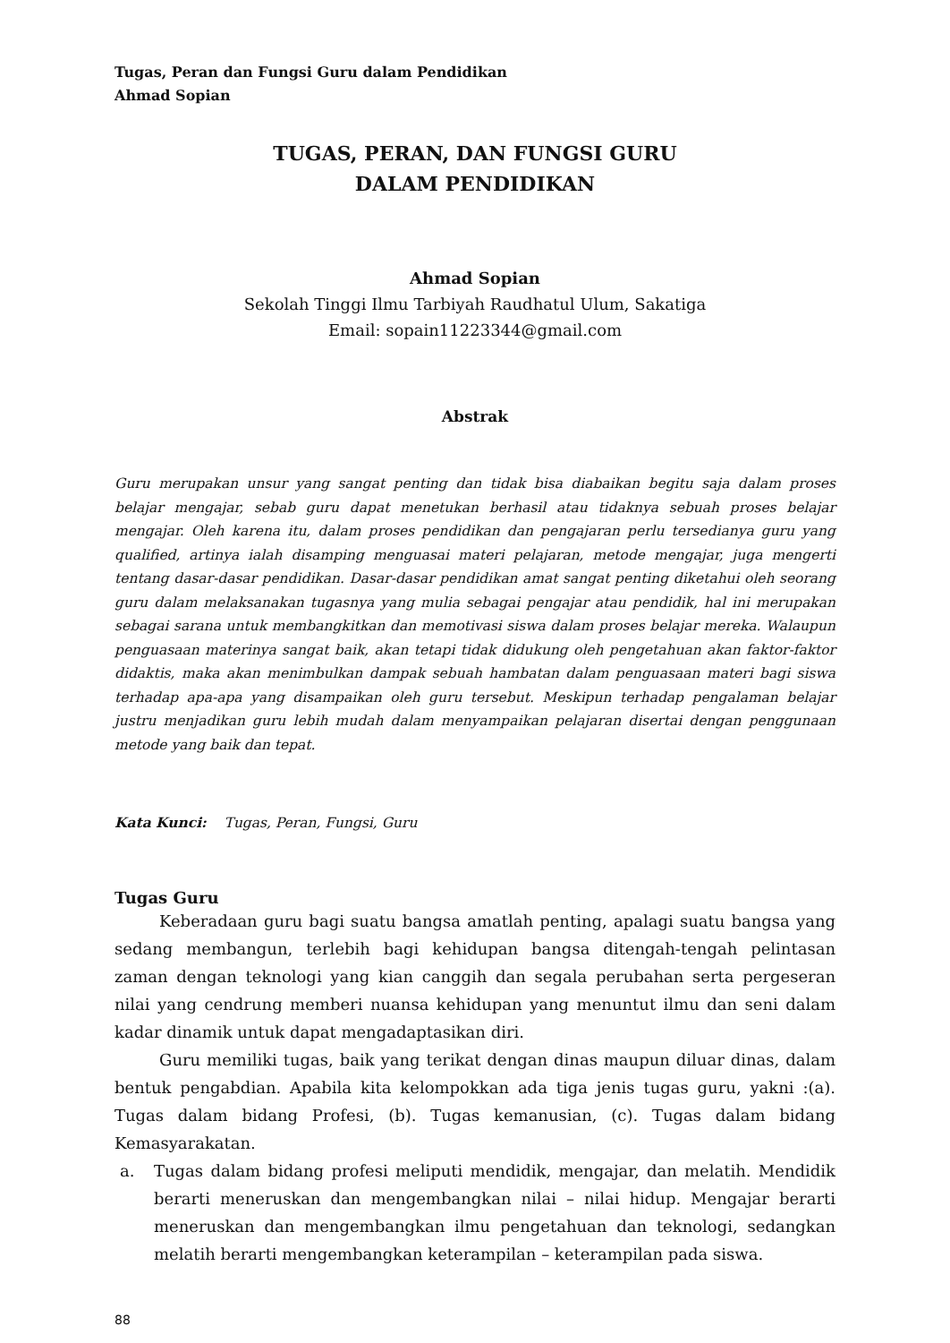Tugas, Peran dan Fungsi Guru dalam Pendidikan
Ahmad Sopian
TUGAS, PERAN, DAN FUNGSI GURU
DALAM PENDIDIKAN
Ahmad Sopian
Sekolah Tinggi Ilmu Tarbiyah Raudhatul Ulum, Sakatiga
Email: sopain11223344@gmail.com
Abstrak
Guru merupakan unsur yang sangat penting dan tidak bisa diabaikan begitu saja dalam proses belajar mengajar, sebab guru dapat menetukan berhasil atau tidaknya sebuah proses belajar mengajar. Oleh karena itu, dalam proses pendidikan dan pengajaran perlu tersedianya guru yang qualified, artinya ialah disamping menguasai materi pelajaran, metode mengajar, juga mengerti tentang dasar-dasar pendidikan. Dasar-dasar pendidikan amat sangat penting diketahui oleh seorang guru dalam melaksanakan tugasnya yang mulia sebagai pengajar atau pendidik, hal ini merupakan sebagai sarana untuk membangkitkan dan memotivasi siswa dalam proses belajar mereka. Walaupun penguasaan materinya sangat baik, akan tetapi tidak didukung oleh pengetahuan akan faktor-faktor didaktis, maka akan menimbulkan dampak sebuah hambatan dalam penguasaan materi bagi siswa terhadap apa-apa yang disampaikan oleh guru tersebut. Meskipun terhadap pengalaman belajar justru menjadikan guru lebih mudah dalam menyampaikan pelajaran disertai dengan penggunaan metode yang baik dan tepat.
Kata Kunci: Tugas, Peran, Fungsi, Guru
Tugas Guru
Keberadaan guru bagi suatu bangsa amatlah penting, apalagi suatu bangsa yang sedang membangun, terlebih bagi kehidupan bangsa ditengah-tengah pelintasan zaman dengan teknologi yang kian canggih dan segala perubahan serta pergeseran nilai yang cendrung memberi nuansa kehidupan yang menuntut ilmu dan seni dalam kadar dinamik untuk dapat mengadaptasikan diri.
Guru memiliki tugas, baik yang terikat dengan dinas maupun diluar dinas, dalam bentuk pengabdian. Apabila kita kelompokkan ada tiga jenis tugas guru, yakni :(a). Tugas dalam bidang Profesi, (b). Tugas kemanusian, (c). Tugas dalam bidang Kemasyarakatan.
a. Tugas dalam bidang profesi meliputi mendidik, mengajar, dan melatih. Mendidik berarti meneruskan dan mengembangkan nilai – nilai hidup. Mengajar berarti meneruskan dan mengembangkan ilmu pengetahuan dan teknologi, sedangkan melatih berarti mengembangkan keterampilan – keterampilan pada siswa.
88